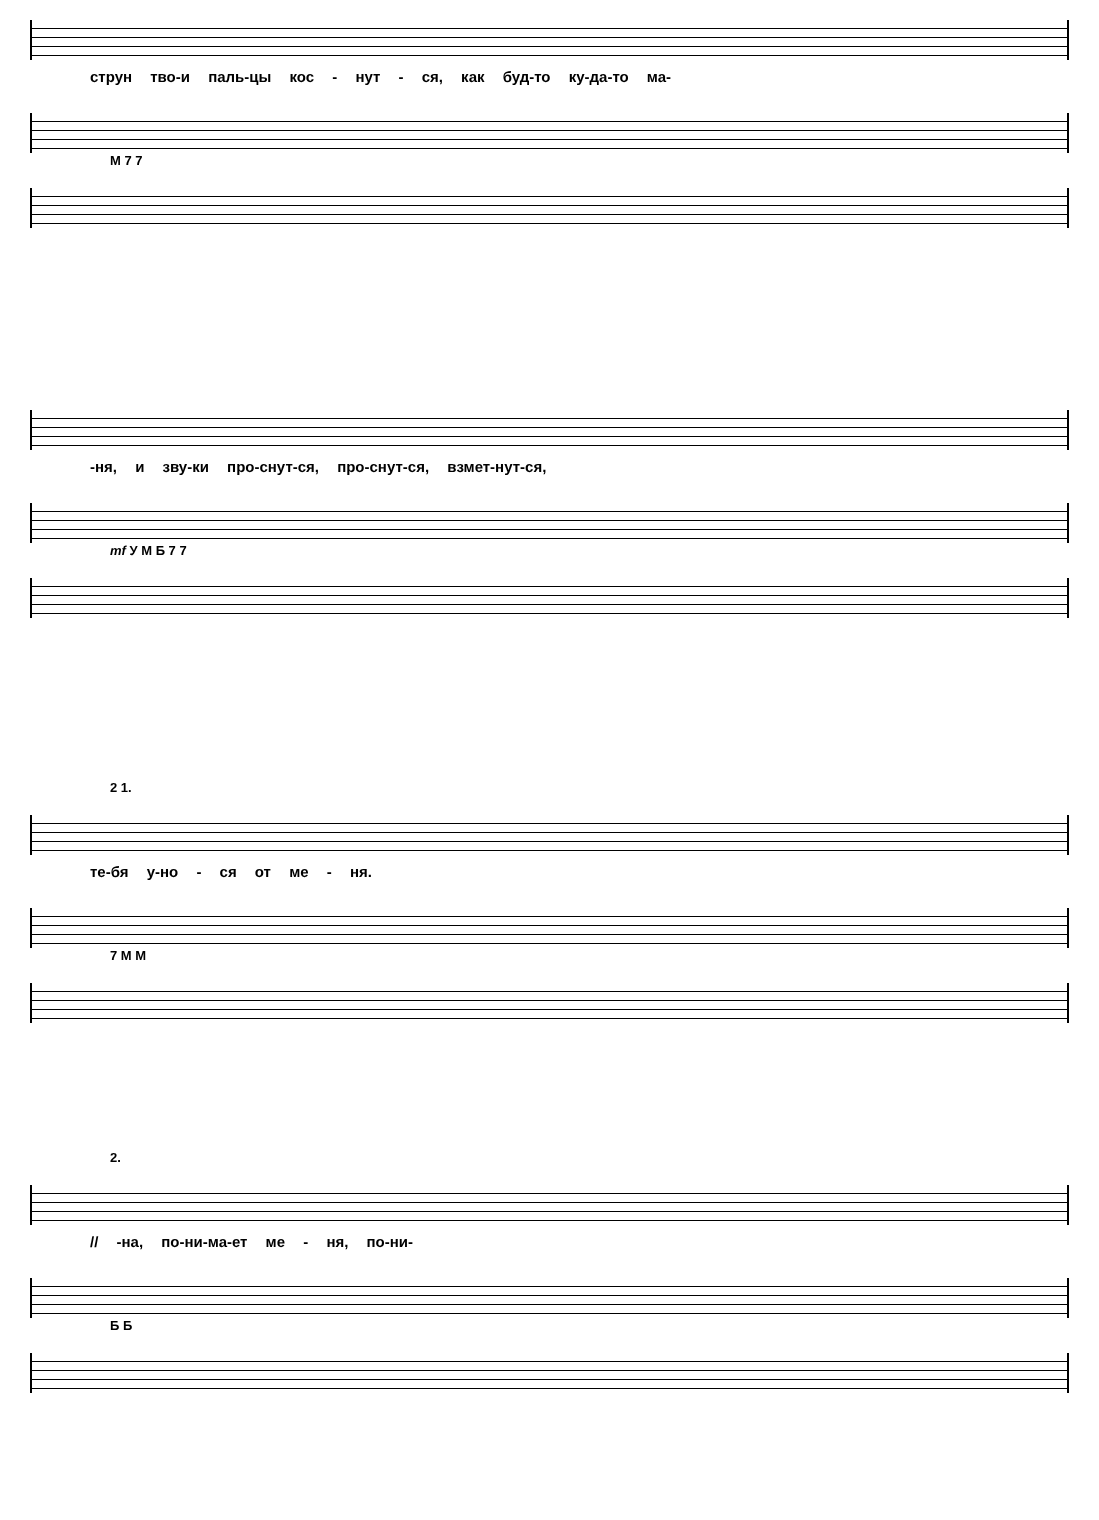струн тво-и паль-цы кос - нут - ся, как буд-то ку-да-то ма-
М 7 7
-ня, и зву-ки про-снут-ся, про-снут-ся, взмет-нут-ся,
mf У М Б 7 7
2 1.
те-бя у-но - ся от ме - ня.
7 М М
2.
// -на, по-ни-ма-ет ме - ня, по-ни-
Б Б